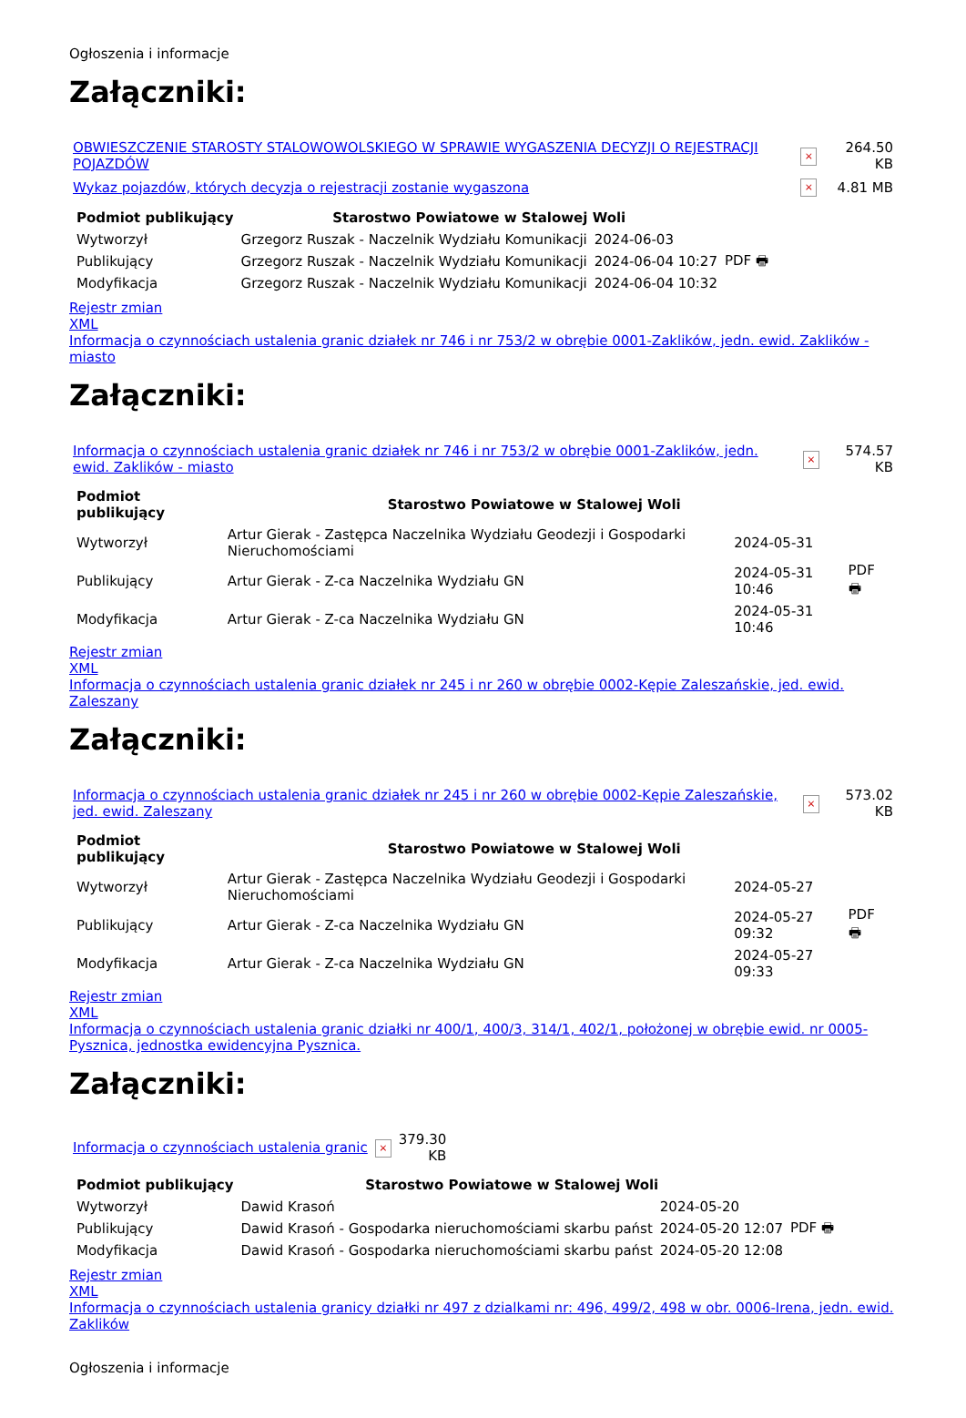Ogłoszenia i informacje
Załączniki:
| OBWIESZCZENIE STAROSTY STALOWOWOLSKIEGO W SPRAWIE WYGASZENIA DECYZJI O REJESTRACJI POJAZDÓW | × | 264.50 KB |
| Wykaz pojazdów, których decyzja o rejestracji zostanie wygaszona | × | 4.81 MB |
| Podmiot publikujący | Starostwo Powiatowe w Stalowej Woli | | |
| Wytworzył | Grzegorz Ruszak - Naczelnik Wydziału Komunikacji | 2024-06-03 | PDF 🖶 |
| Publikujący | Grzegorz Ruszak - Naczelnik Wydziału Komunikacji | 2024-06-04 10:27 | |
| Modyfikacja | Grzegorz Ruszak - Naczelnik Wydziału Komunikacji | 2024-06-04 10:32 | |
Rejestr zmian
XML
Informacja o czynnościach ustalenia granic działek nr 746 i nr 753/2 w obrębie 0001-Zaklików, jedn. ewid. Zaklików - miasto
Załączniki:
| Informacja o czynnościach ustalenia granic działek nr 746 i nr 753/2 w obrębie 0001-Zaklików, jedn. ewid. Zaklików - miasto | × | 574.57 KB |
| Podmiot publikujący | Starostwo Powiatowe w Stalowej Woli | | |
| Wytworzył | Artur Gierak - Zastępca Naczelnika Wydziału Geodezji i Gospodarki Nieruchomościami | 2024-05-31 | PDF 🖶 |
| Publikujący | Artur Gierak - Z-ca Naczelnika Wydziału GN | 2024-05-31 10:46 | |
| Modyfikacja | Artur Gierak - Z-ca Naczelnika Wydziału GN | 2024-05-31 10:46 | |
Rejestr zmian
XML
Informacja o czynnościach ustalenia granic działek nr 245 i nr 260 w obrębie 0002-Kępie Zaleszańskie, jed. ewid. Zaleszany
Załączniki:
| Informacja o czynnościach ustalenia granic działek nr 245 i nr 260 w obrębie 0002-Kępie Zaleszańskie, jed. ewid. Zaleszany | × | 573.02 KB |
| Podmiot publikujący | Starostwo Powiatowe w Stalowej Woli | | |
| Wytworzył | Artur Gierak - Zastępca Naczelnika Wydziału Geodezji i Gospodarki Nieruchomościami | 2024-05-27 | PDF 🖶 |
| Publikujący | Artur Gierak - Z-ca Naczelnika Wydziału GN | 2024-05-27 09:32 | |
| Modyfikacja | Artur Gierak - Z-ca Naczelnika Wydziału GN | 2024-05-27 09:33 | |
Rejestr zmian
XML
Informacja o czynnościach ustalenia granic działki nr 400/1, 400/3, 314/1, 402/1, położonej w obrębie ewid. nr 0005-Pysznica, jednostka ewidencyjna Pysznica.
Załączniki:
| Informacja o czynnościach ustalenia granic | × | 379.30 KB |
| Podmiot publikujący | Starostwo Powiatowe w Stalowej Woli | | |
| Wytworzył | Dawid Krasoń | 2024-05-20 | PDF 🖶 |
| Publikujący | Dawid Krasoń - Gospodarka nieruchomościami skarbu państ | 2024-05-20 12:07 | |
| Modyfikacja | Dawid Krasoń - Gospodarka nieruchomościami skarbu państ | 2024-05-20 12:08 | |
Rejestr zmian
XML
Informacja o czynnościach ustalenia granicy działki nr 497 z dzialkami nr: 496, 499/2, 498 w obr. 0006-Irena, jedn. ewid. Zaklików
Ogłoszenia i informacje